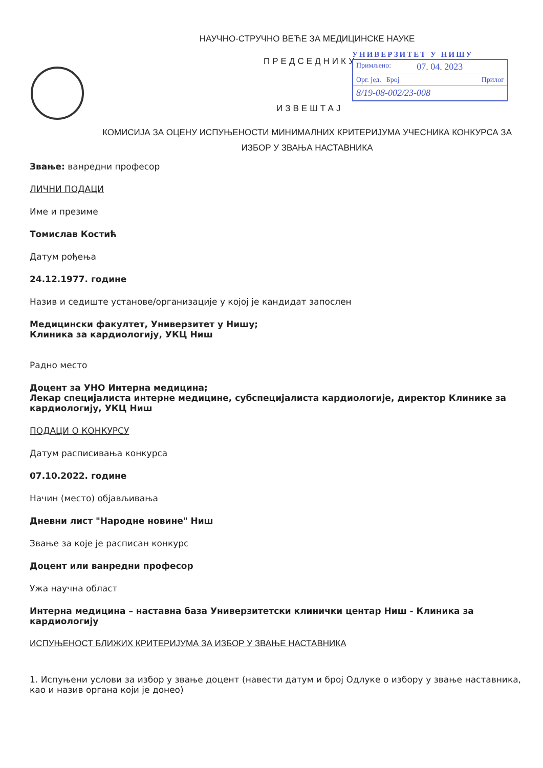НАУЧНО-СТРУЧНО ВЕЋЕ ЗА МЕДИЦИНСКЕ НАУКЕ
ПРЕДСЕДНИКУ
УНИВЕРЗИТЕТ У НИШУ
Примљено: 07. 04. 2023
Орг. јед. Број Прилог
8/19-08-002/23-008
ИЗВЕШТАЈ
КОМИСИЈА ЗА ОЦЕНУ ИСПУЊЕНОСТИ МИНИМАЛНИХ КРИТЕРИЈУМА УЧЕСНИКА КОНКУРСА ЗА ИЗБОР У ЗВАЊА НАСТАВНИКА
Звање: ванредни професор
ЛИЧНИ ПОДАЦИ
Име и презиме
Томислав Костић
Датум рођења
24.12.1977. године
Назив и седиште установе/организације у којој је кандидат запослен
Медицински факултет, Универзитет у Нишу;
Клиника за кардиологију, УКЦ Ниш
Радно место
Доцент за УНО Интерна медицина;
Лекар специјалиста интерне медицине, субспецијалиста кардиологије, директор Клинике за кардиологију, УКЦ Ниш
ПОДАЦИ О КОНКУРСУ
Датум расписивања конкурса
07.10.2022. године
Начин (место) објављивања
Дневни лист "Народне новине" Ниш
Звање за које је расписан конкурс
Доцент или ванредни професор
Ужа научна област
Интерна медицина – наставна база Универзитетски клинички центар Ниш - Клиника за кардиологију
ИСПУЊЕНОСТ БЛИЖИХ КРИТЕРИЈУМА ЗА ИЗБОР У ЗВАЊЕ НАСТАВНИКА
1. Испуњени услови за избор у звање доцент (навести датум и број Одлуке о избору у звање наставника, као и назив органа који је донео)